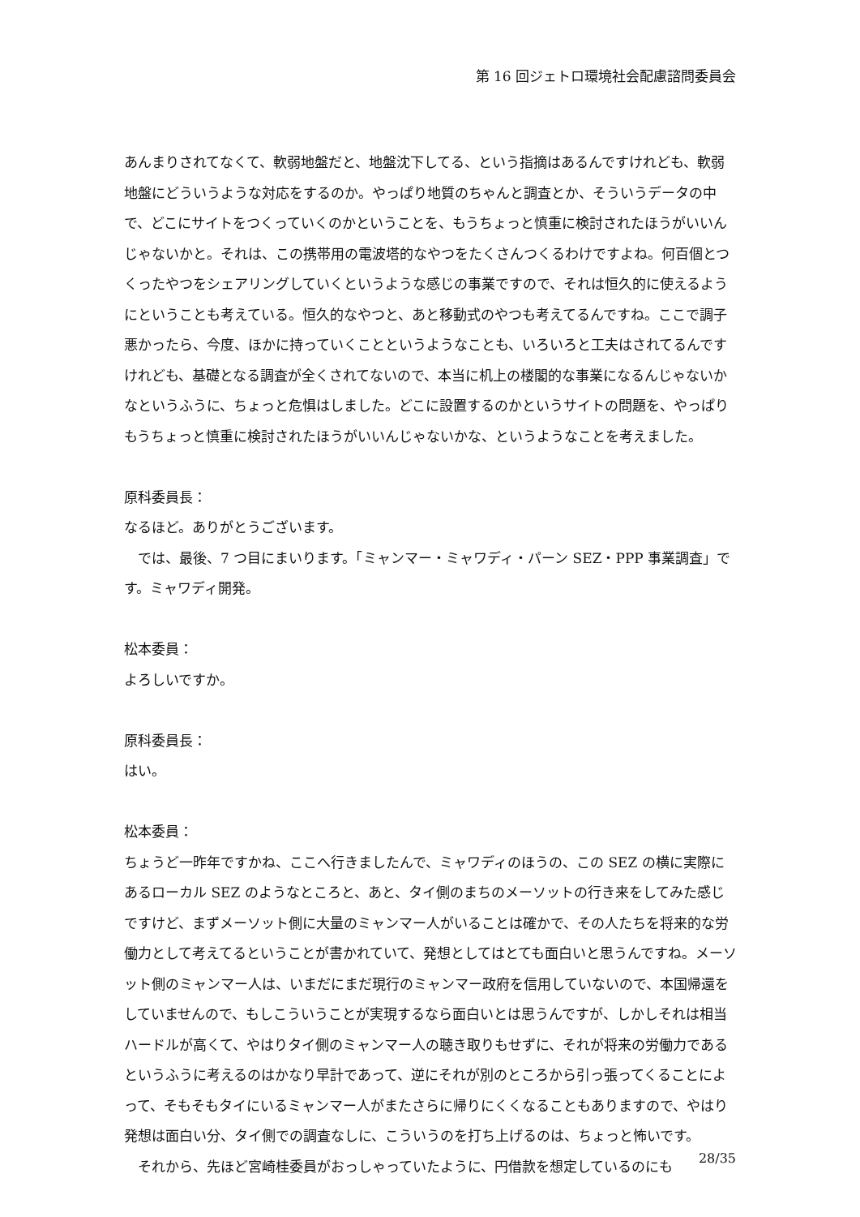第 16 回ジェトロ環境社会配慮諮問委員会
あんまりされてなくて、軟弱地盤だと、地盤沈下してる、という指摘はあるんですけれども、軟弱地盤にどういうような対応をするのか。やっぱり地質のちゃんと調査とか、そういうデータの中で、どこにサイトをつくっていくのかということを、もうちょっと慎重に検討されたほうがいいんじゃないかと。それは、この携帯用の電波塔的なやつをたくさんつくるわけですよね。何百個とつくったやつをシェアリングしていくというような感じの事業ですので、それは恒久的に使えるようにということも考えている。恒久的なやつと、あと移動式のやつも考えてるんですね。ここで調子悪かったら、今度、ほかに持っていくことというようなことも、いろいろと工夫はされてるんですけれども、基礎となる調査が全くされてないので、本当に机上の楼閣的な事業になるんじゃないかなというふうに、ちょっと危惧はしました。どこに設置するのかというサイトの問題を、やっぱりもうちょっと慎重に検討されたほうがいいんじゃないかな、というようなことを考えました。
原科委員長：
なるほど。ありがとうございます。
では、最後、7 つ目にまいります。「ミャンマー・ミャワディ・パーン SEZ・PPP 事業調査」です。ミャワディ開発。
松本委員：
よろしいですか。
原科委員長：
はい。
松本委員：
ちょうど一昨年ですかね、ここへ行きましたんで、ミャワディのほうの、この SEZ の横に実際にあるローカル SEZ のようなところと、あと、タイ側のまちのメーソットの行き来をしてみた感じですけど、まずメーソット側に大量のミャンマー人がいることは確かで、その人たちを将来的な労働力として考えてるということが書かれていて、発想としてはとても面白いと思うんですね。メーソット側のミャンマー人は、いまだにまだ現行のミャンマー政府を信用していないので、本国帰還をしていませんので、もしこういうことが実現するなら面白いとは思うんですが、しかしそれは相当ハードルが高くて、やはりタイ側のミャンマー人の聴き取りもせずに、それが将来の労働力であるというふうに考えるのはかなり早計であって、逆にそれが別のところから引っ張ってくることによって、そもそもタイにいるミャンマー人がまたさらに帰りにくくなることもありますので、やはり発想は面白い分、タイ側での調査なしに、こういうのを打ち上げるのは、ちょっと怖いです。
それから、先ほど宮崎桂委員がおっしゃっていたように、円借款を想定しているのにも
28/35